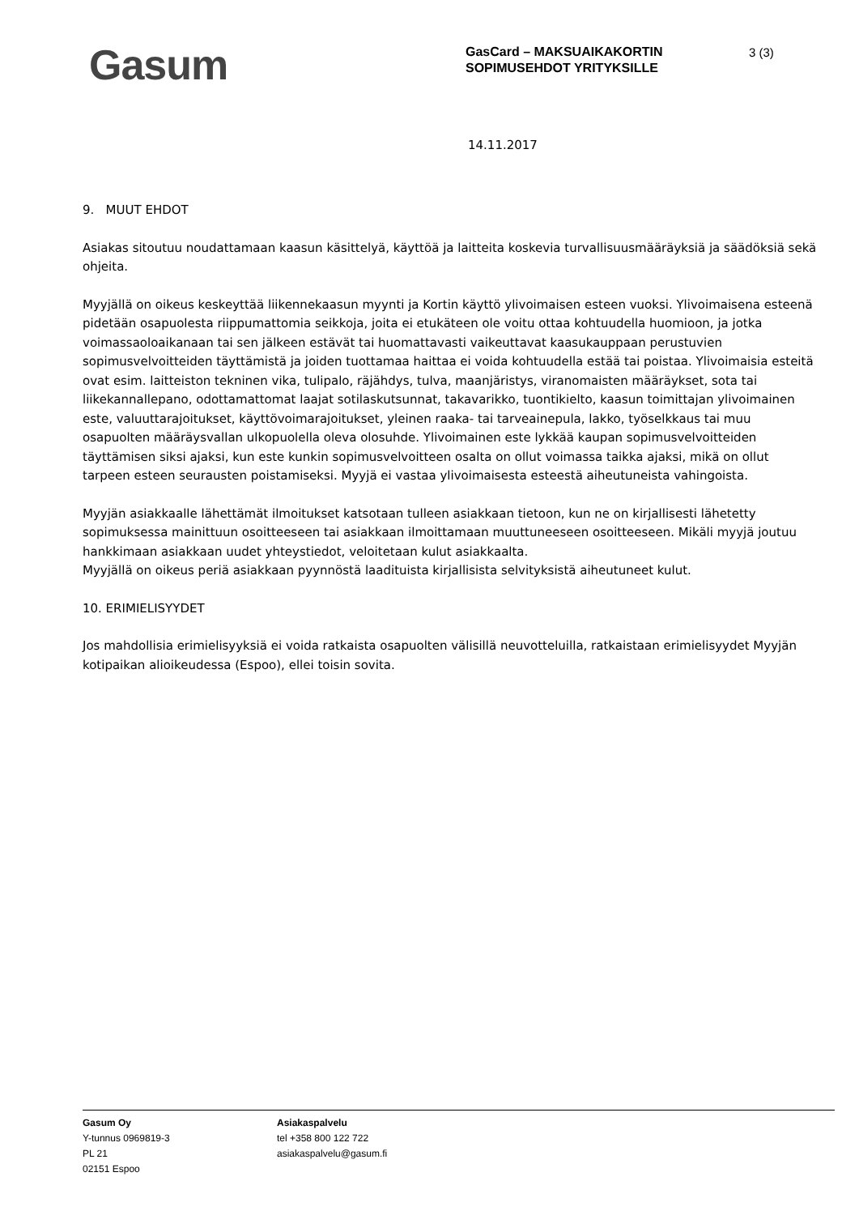Gasum
GasCard – MAKSUAIKAKORTIN SOPIMUSEHDOT YRITYKSILLE
3 (3)
14.11.2017
9. MUUT EHDOT
Asiakas sitoutuu noudattamaan kaasun käsittelyä, käyttöä ja laitteita koskevia turvallisuusmääräyksiä ja säädöksiä sekä ohjeita.
Myyjällä on oikeus keskeyttää liikennekaasun myynti ja Kortin käyttö ylivoimaisen esteen vuoksi. Ylivoimaisena esteenä pidetään osapuolesta riippumattomia seikkoja, joita ei etukäteen ole voitu ottaa kohtuudella huomioon, ja jotka voimassaoloaikanaan tai sen jälkeen estävät tai huomattavasti vaikeuttavat kaasukauppaan perustuvien sopimusvelvoitteiden täyttämistä ja joiden tuottamaa haittaa ei voida kohtuudella estää tai poistaa. Ylivoimaisia esteitä ovat esim. laitteiston tekninen vika, tulipalo, räjähdys, tulva, maanjäristys, viranomaisten määräykset, sota tai liikekannallepano, odottamattomat laajat sotilaskutsunnat, takavarikko, tuontikielto, kaasun toimittajan ylivoimainen este, valuuttarajoitukset, käyttövoimarajoitukset, yleinen raaka- tai tarveainepula, lakko, työselkkaus tai muu osapuolten määräysvallan ulkopuolella oleva olosuhde. Ylivoimainen este lykkää kaupan sopimusvelvoitteiden täyttämisen siksi ajaksi, kun este kunkin sopimusvelvoitteen osalta on ollut voimassa taikka ajaksi, mikä on ollut tarpeen esteen seurausten poistamiseksi. Myyjä ei vastaa ylivoimaisesta esteestä aiheutuneista vahingoista.
Myyjän asiakkaalle lähettämät ilmoitukset katsotaan tulleen asiakkaan tietoon, kun ne on kirjallisesti lähetetty sopimuksessa mainittuun osoitteeseen tai asiakkaan ilmoittamaan muuttuneeseen osoitteeseen. Mikäli myyjä joutuu hankkimaan asiakkaan uudet yhteystiedot, veloitetaan kulut asiakkaalta.
Myyjällä on oikeus periä asiakkaan pyynnöstä laadituista kirjallisista selvityksistä aiheutuneet kulut.
10. ERIMIELISYYDET
Jos mahdollisia erimielisyyksiä ei voida ratkaista osapuolten välisillä neuvotteluilla, ratkaistaan erimielisyydet Myyjän kotipaikan alioikeudessa (Espoo), ellei toisin sovita.
Gasum Oy
Y-tunnus 0969819-3
PL 21
02151 Espoo
Asiakaspalvelu
tel +358 800 122 722
asiakaspalvelu@gasum.fi